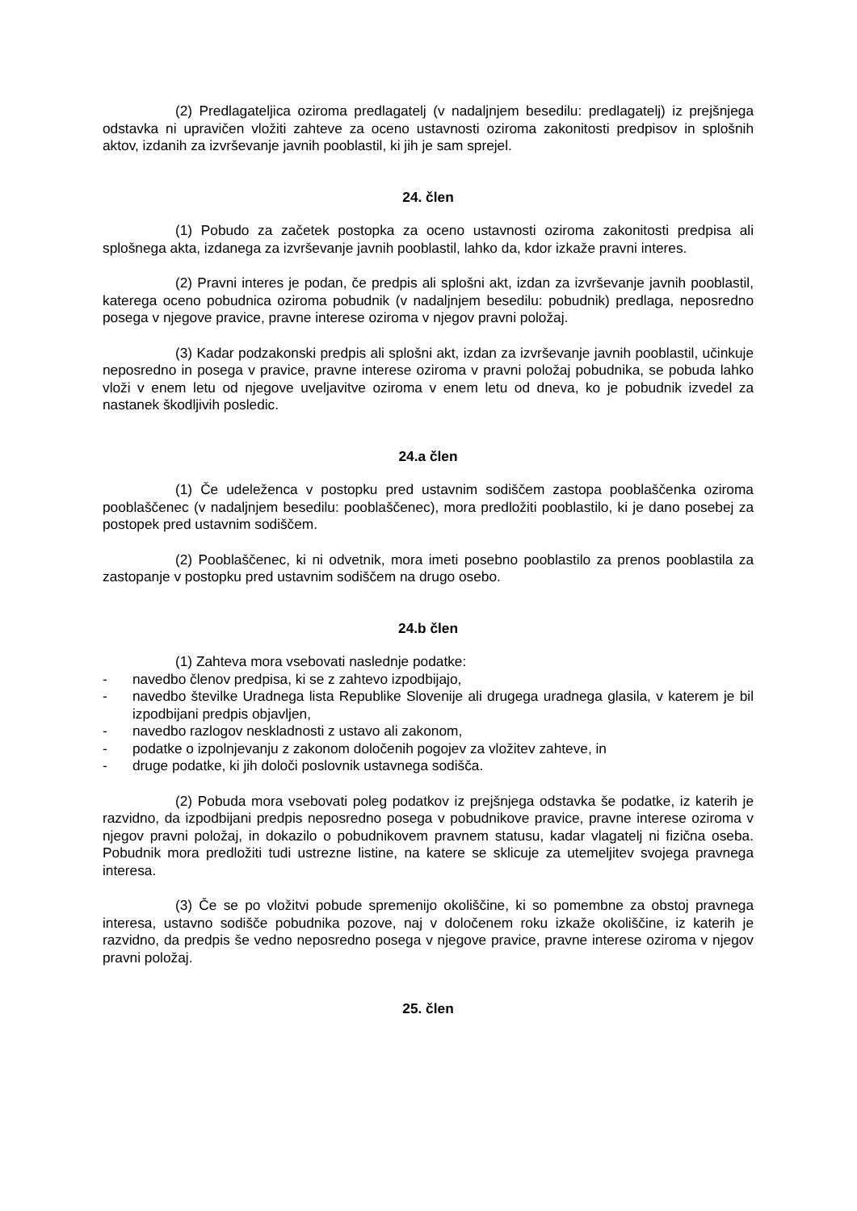(2) Predlagateljica oziroma predlagatelj (v nadaljnjem besedilu: predlagatelj) iz prejšnjega odstavka ni upravičen vložiti zahteve za oceno ustavnosti oziroma zakonitosti predpisov in splošnih aktov, izdanih za izvrševanje javnih pooblastil, ki jih je sam sprejel.
24. člen
(1) Pobudo za začetek postopka za oceno ustavnosti oziroma zakonitosti predpisa ali splošnega akta, izdanega za izvrševanje javnih pooblastil, lahko da, kdor izkaže pravni interes.
(2) Pravni interes je podan, če predpis ali splošni akt, izdan za izvrševanje javnih pooblastil, katerega oceno pobudnica oziroma pobudnik (v nadaljnjem besedilu: pobudnik) predlaga, neposredno posega v njegove pravice, pravne interese oziroma v njegov pravni položaj.
(3) Kadar podzakonski predpis ali splošni akt, izdan za izvrševanje javnih pooblastil, učinkuje neposredno in posega v pravice, pravne interese oziroma v pravni položaj pobudnika, se pobuda lahko vloži v enem letu od njegove uveljavitve oziroma v enem letu od dneva, ko je pobudnik izvedel za nastanek škodljivih posledic.
24.a člen
(1) Če udeleženca v postopku pred ustavnim sodiščem zastopa pooblaščenka oziroma pooblaščenec (v nadaljnjem besedilu: pooblaščenec), mora predložiti pooblastilo, ki je dano posebej za postopek pred ustavnim sodiščem.
(2) Pooblaščenec, ki ni odvetnik, mora imeti posebno pooblastilo za prenos pooblastila za zastopanje v postopku pred ustavnim sodiščem na drugo osebo.
24.b člen
(1) Zahteva mora vsebovati naslednje podatke:
- navedbo členov predpisa, ki se z zahtevo izpodbijajo,
- navedbo številke Uradnega lista Republike Slovenije ali drugega uradnega glasila, v katerem je bil izpodbijani predpis objavljen,
- navedbo razlogov neskladnosti z ustavo ali zakonom,
- podatke o izpolnjevanju z zakonom določenih pogojev za vložitev zahteve, in
- druge podatke, ki jih določi poslovnik ustavnega sodišča.
(2) Pobuda mora vsebovati poleg podatkov iz prejšnjega odstavka še podatke, iz katerih je razvidno, da izpodbijani predpis neposredno posega v pobudnikove pravice, pravne interese oziroma v njegov pravni položaj, in dokazilo o pobudnikovem pravnem statusu, kadar vlagatelj ni fizična oseba. Pobudnik mora predložiti tudi ustrezne listine, na katere se sklicuje za utemeljitev svojega pravnega interesa.
(3) Če se po vložitvi pobude spremenijo okoliščine, ki so pomembne za obstoj pravnega interesa, ustavno sodišče pobudnika pozove, naj v določenem roku izkaže okoliščine, iz katerih je razvidno, da predpis še vedno neposredno posega v njegove pravice, pravne interese oziroma v njegov pravni položaj.
25. člen